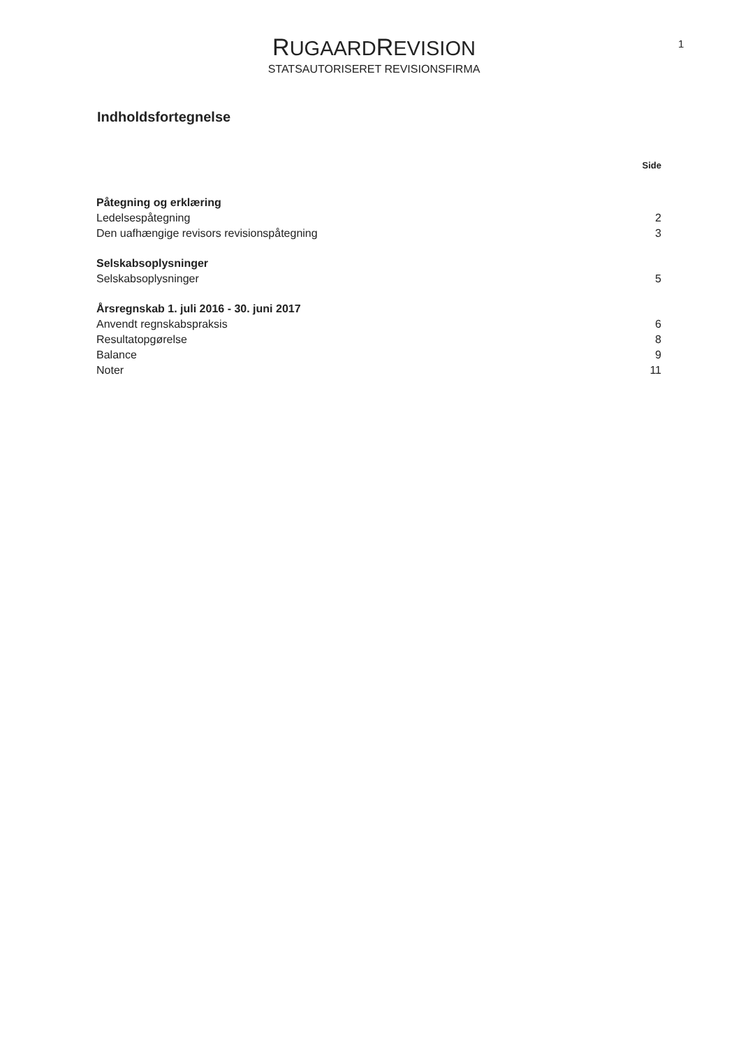RUGAARDREVISION
STATSAUTORISERET REVISIONSFIRMA
1
Indholdsfortegnelse
Side
Påtegning og erklæring
Ledelsespåtegning 2
Den uafhængige revisors revisionspåtegning 3
Selskabsoplysninger
Selskabsoplysninger 5
Årsregnskab 1. juli 2016 - 30. juni 2017
Anvendt regnskabspraksis 6
Resultatopgørelse 8
Balance 9
Noter 11